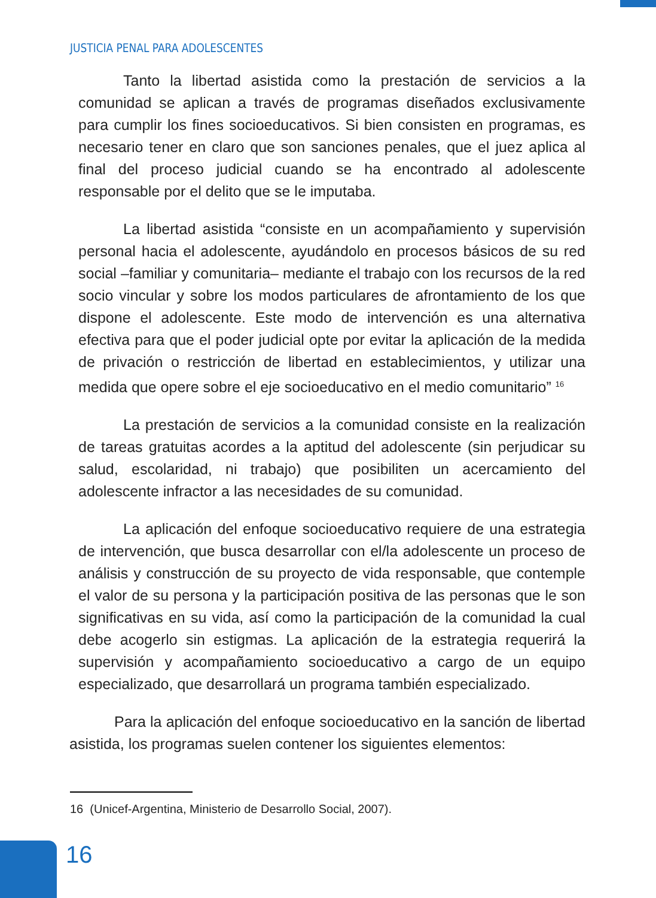JUSTICIA PENAL PARA ADOLESCENTES
Tanto la libertad asistida como la prestación de servicios a la comunidad se aplican a través de programas diseñados exclusivamente para cumplir los fines socioeducativos. Si bien consisten en programas, es necesario tener en claro que son sanciones penales, que el juez aplica al final del proceso judicial cuando se ha encontrado al adolescente responsable por el delito que se le imputaba.
La libertad asistida “consiste en un acompañamiento y supervisión personal hacia el adolescente, ayudándolo en procesos básicos de su red social –familiar y comunitaria– mediante el trabajo con los recursos de la red socio vincular y sobre los modos particulares de afrontamiento de los que dispone el adolescente. Este modo de intervención es una alternativa efectiva para que el poder judicial opte por evitar la aplicación de la medida de privación o restricción de libertad en establecimientos, y utilizar una medida que opere sobre el eje socioeducativo en el medio comunitario” <sup>16</sup>
La prestación de servicios a la comunidad consiste en la realización de tareas gratuitas acordes a la aptitud del adolescente (sin perjudicar su salud, escolaridad, ni trabajo) que posibiliten un acercamiento del adolescente infractor a las necesidades de su comunidad.
La aplicación del enfoque socioeducativo requiere de una estrategia de intervención, que busca desarrollar con el/la adolescente un proceso de análisis y construcción de su proyecto de vida responsable, que contemple el valor de su persona y la participación positiva de las personas que le son significativas en su vida, así como la participación de la comunidad la cual debe acogerlo sin estigmas. La aplicación de la estrategia requerirá la supervisión y acompañamiento socioeducativo a cargo de un equipo especializado, que desarrollará un programa también especializado.
Para la aplicación del enfoque socioeducativo en la sanción de libertad asistida, los programas suelen contener los siguientes elementos:
16 (Unicef-Argentina, Ministerio de Desarrollo Social, 2007).
16